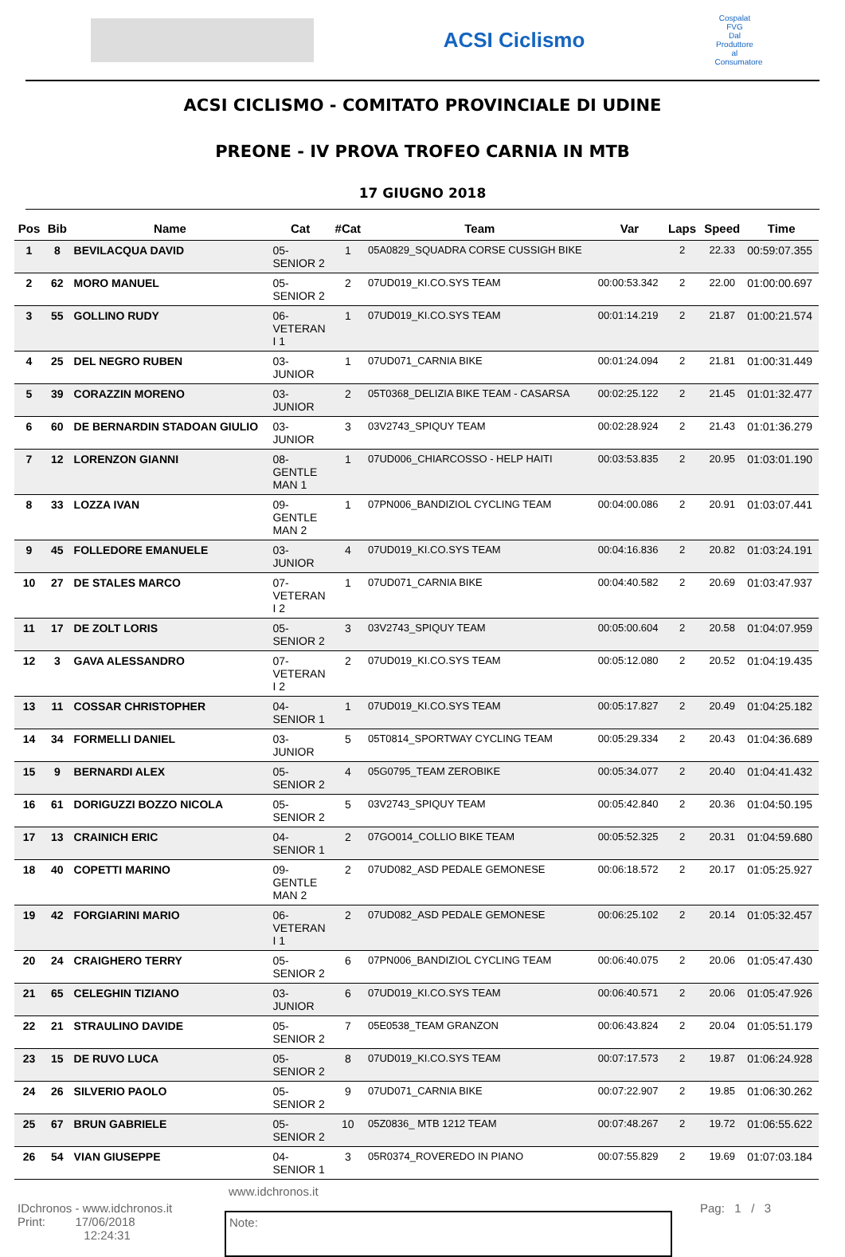ACSI Ciclismo
Cospalat FVG
Dal Produttore al Consumatore
ACSI CICLISMO - COMITATO PROVINCIALE DI UDINE
PREONE - IV PROVA TROFEO CARNIA IN MTB
17 GIUGNO 2018
| Pos | Bib | Name | Cat | #Cat | Team | Var | Laps | Speed | Time |
| --- | --- | --- | --- | --- | --- | --- | --- | --- | --- |
| 1 | 8 | BEVILACQUA DAVID | 05- SENIOR 2 | 1 | 05A0829_SQUADRA CORSE CUSSIGH BIKE | | 2 | 22.33 | 00:59:07.355 |
| 2 | 62 | MORO MANUEL | 05- SENIOR 2 | 2 | 07UD019_KI.CO.SYS TEAM | 00:00:53.342 | 2 | 22.00 | 01:00:00.697 |
| 3 | 55 | GOLLINO RUDY | 06- VETERAN I 1 | 1 | 07UD019_KI.CO.SYS TEAM | 00:01:14.219 | 2 | 21.87 | 01:00:21.574 |
| 4 | 25 | DEL NEGRO RUBEN | 03- JUNIOR | 1 | 07UD071_CARNIA BIKE | 00:01:24.094 | 2 | 21.81 | 01:00:31.449 |
| 5 | 39 | CORAZZIN MORENO | 03- JUNIOR | 2 | 05T0368_DELIZIA BIKE TEAM - CASARSA | 00:02:25.122 | 2 | 21.45 | 01:01:32.477 |
| 6 | 60 | DE BERNARDIN STADOAN GIULIO | 03- JUNIOR | 3 | 03V2743_SPIQUY TEAM | 00:02:28.924 | 2 | 21.43 | 01:01:36.279 |
| 7 | 12 | LORENZON GIANNI | 08- GENTLE MAN 1 | 1 | 07UD006_CHIARCOSSO - HELP HAITI | 00:03:53.835 | 2 | 20.95 | 01:03:01.190 |
| 8 | 33 | LOZZA IVAN | 09- GENTLE MAN 2 | 1 | 07PN006_BANDIZIOL CYCLING TEAM | 00:04:00.086 | 2 | 20.91 | 01:03:07.441 |
| 9 | 45 | FOLLEDORE EMANUELE | 03- JUNIOR | 4 | 07UD019_KI.CO.SYS TEAM | 00:04:16.836 | 2 | 20.82 | 01:03:24.191 |
| 10 | 27 | DE STALES MARCO | 07- VETERAN I 2 | 1 | 07UD071_CARNIA BIKE | 00:04:40.582 | 2 | 20.69 | 01:03:47.937 |
| 11 | 17 | DE ZOLT LORIS | 05- SENIOR 2 | 3 | 03V2743_SPIQUY TEAM | 00:05:00.604 | 2 | 20.58 | 01:04:07.959 |
| 12 | 3 | GAVA ALESSANDRO | 07- VETERAN I 2 | 2 | 07UD019_KI.CO.SYS TEAM | 00:05:12.080 | 2 | 20.52 | 01:04:19.435 |
| 13 | 11 | COSSAR CHRISTOPHER | 04- SENIOR 1 | 1 | 07UD019_KI.CO.SYS TEAM | 00:05:17.827 | 2 | 20.49 | 01:04:25.182 |
| 14 | 34 | FORMELLI DANIEL | 03- JUNIOR | 5 | 05T0814_SPORTWAY CYCLING TEAM | 00:05:29.334 | 2 | 20.43 | 01:04:36.689 |
| 15 | 9 | BERNARDI ALEX | 05- SENIOR 2 | 4 | 05G0795_TEAM ZEROBIKE | 00:05:34.077 | 2 | 20.40 | 01:04:41.432 |
| 16 | 61 | DORIGUZZI BOZZO NICOLA | 05- SENIOR 2 | 5 | 03V2743_SPIQUY TEAM | 00:05:42.840 | 2 | 20.36 | 01:04:50.195 |
| 17 | 13 | CRAINICH ERIC | 04- SENIOR 1 | 2 | 07GO014_COLLIO BIKE TEAM | 00:05:52.325 | 2 | 20.31 | 01:04:59.680 |
| 18 | 40 | COPETTI MARINO | 09- GENTLE MAN 2 | 2 | 07UD082_ASD PEDALE GEMONESE | 00:06:18.572 | 2 | 20.17 | 01:05:25.927 |
| 19 | 42 | FORGIARINI MARIO | 06- VETERAN I 1 | 2 | 07UD082_ASD PEDALE GEMONESE | 00:06:25.102 | 2 | 20.14 | 01:05:32.457 |
| 20 | 24 | CRAIGHERO TERRY | 05- SENIOR 2 | 6 | 07PN006_BANDIZIOL CYCLING TEAM | 00:06:40.075 | 2 | 20.06 | 01:05:47.430 |
| 21 | 65 | CELEGHIN TIZIANO | 03- JUNIOR | 6 | 07UD019_KI.CO.SYS TEAM | 00:06:40.571 | 2 | 20.06 | 01:05:47.926 |
| 22 | 21 | STRAULINO DAVIDE | 05- SENIOR 2 | 7 | 05E0538_TEAM GRANZON | 00:06:43.824 | 2 | 20.04 | 01:05:51.179 |
| 23 | 15 | DE RUVO LUCA | 05- SENIOR 2 | 8 | 07UD019_KI.CO.SYS TEAM | 00:07:17.573 | 2 | 19.87 | 01:06:24.928 |
| 24 | 26 | SILVERIO PAOLO | 05- SENIOR 2 | 9 | 07UD071_CARNIA BIKE | 00:07:22.907 | 2 | 19.85 | 01:06:30.262 |
| 25 | 67 | BRUN GABRIELE | 05- SENIOR 2 | 10 | 05Z0836_ MTB 1212 TEAM | 00:07:48.267 | 2 | 19.72 | 01:06:55.622 |
| 26 | 54 | VIAN GIUSEPPE | 04- SENIOR 1 | 3 | 05R0374_ROVEREDO IN PIANO | 00:07:55.829 | 2 | 19.69 | 01:07:03.184 |
www.idchronos.it
IDchronos - www.idchronos.it
Print: 17/06/2018
12:24:31
Note:
Pag: 1 / 3